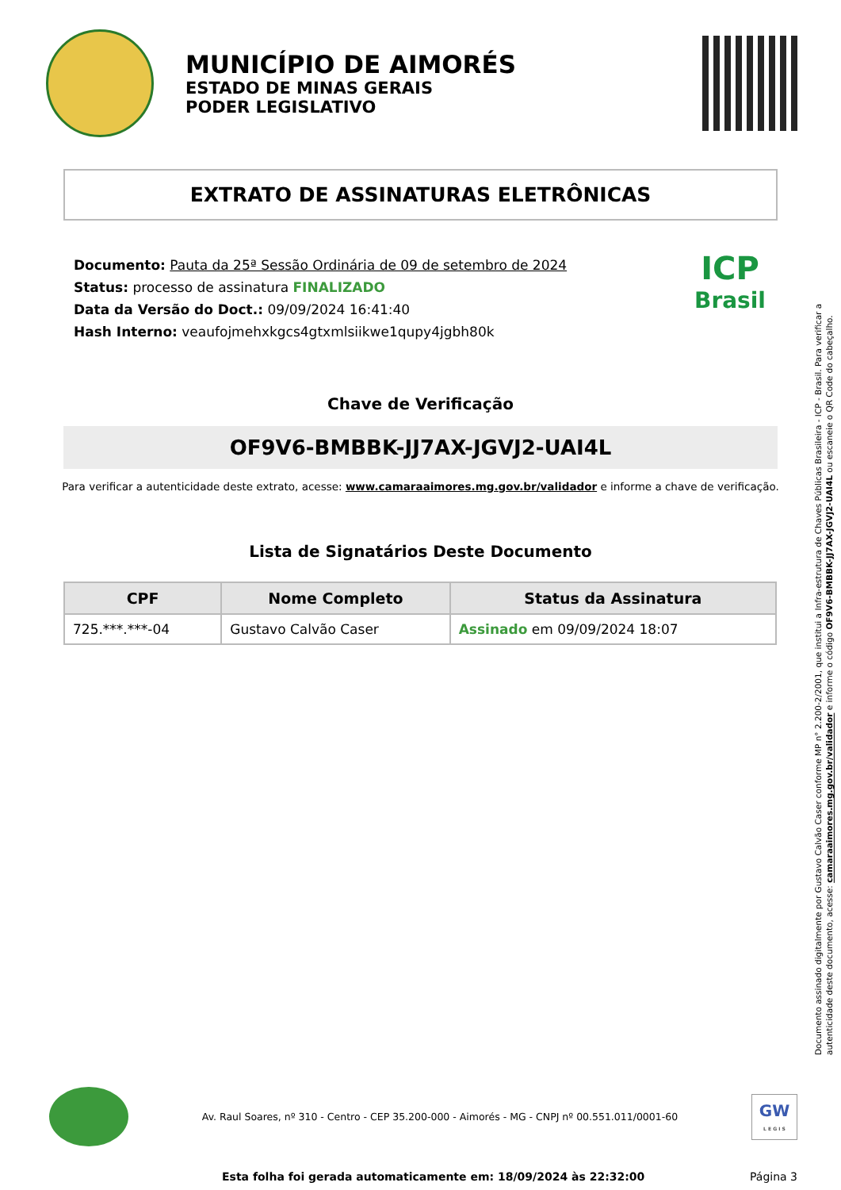MUNICÍPIO DE AIMORÉS
ESTADO DE MINAS GERAIS
PODER LEGISLATIVO
EXTRATO DE ASSINATURAS ELETRÔNICAS
Documento: Pauta da 25ª Sessão Ordinária de 09 de setembro de 2024
Status: processo de assinatura FINALIZADO
Data da Versão do Doct.: 09/09/2024 16:41:40
Hash Interno: veaufojmehxkgcs4gtxmlsiikwe1qupy4jgbh80k
ICP
Brasil
Chave de Verificação
OF9V6-BMBBK-JJ7AX-JGVJ2-UAI4L
Para verificar a autenticidade deste extrato, acesse: www.camaraaimores.mg.gov.br/validador e informe a chave de verificação.
Lista de Signatários Deste Documento
| CPF | Nome Completo | Status da Assinatura |
| --- | --- | --- |
| 725.***.***-04 | Gustavo Calvão Caser | Assinado em 09/09/2024 18:07 |
Documento assinado digitalmente por Gustavo Calvão Caser conforme MP n° 2.200-2/2001, que institui a Infra-estrutura de Chaves Públicas Brasileira - ICP - Brasil. Para verificar a autenticidade deste documento, acesse: camaraaimores.mg.gov.br/validador e informe o código OF9V6-BMBBK-JJ7AX-JGVJ2-UAI4L ou escaneie o QR Code do cabeçalho.
Av. Raul Soares, nº 310 - Centro - CEP 35.200-000 - Aimorés - MG - CNPJ nº 00.551.011/0001-60
GW
L E G I S
Esta folha foi gerada automaticamente em: 18/09/2024 às 22:32:00 Página 3